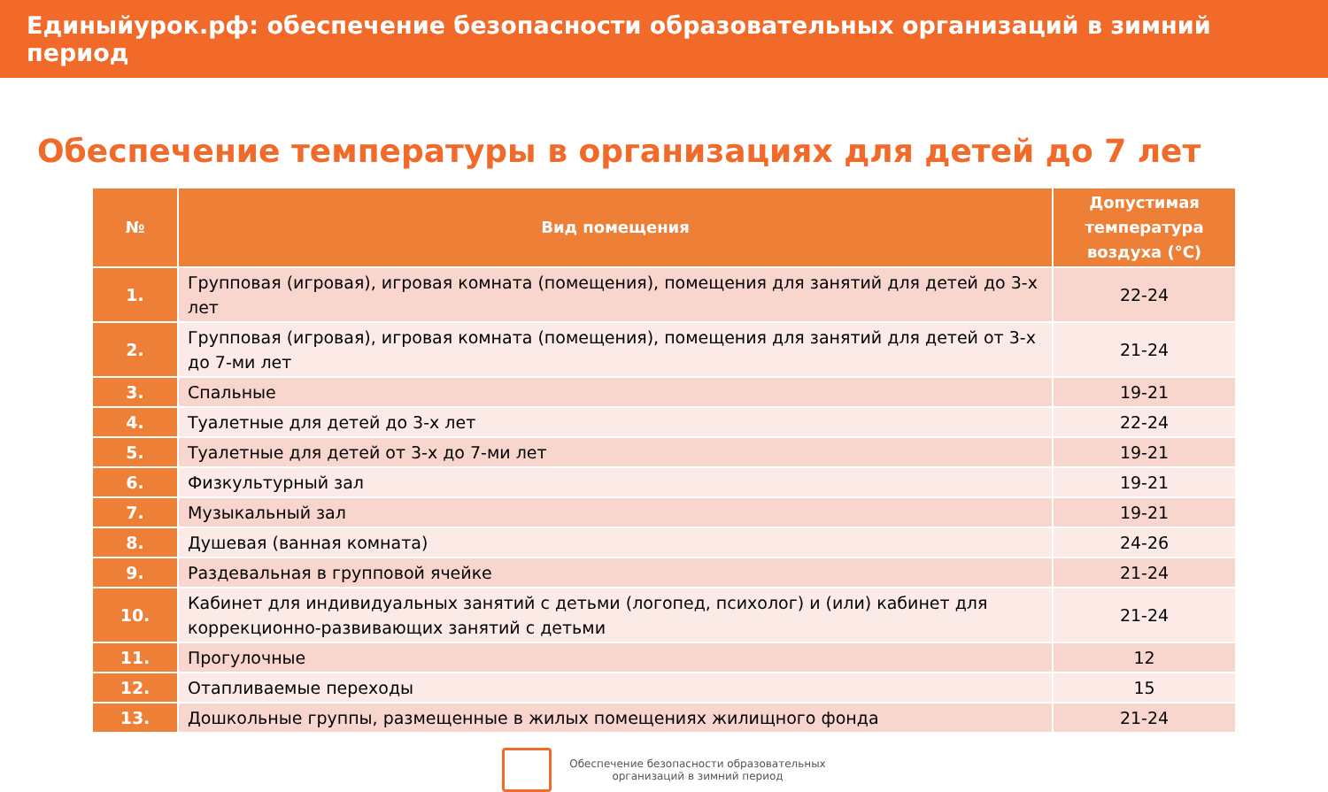Единыйурок.рф: обеспечение безопасности образовательных организаций в зимний период
Обеспечение температуры в организациях для детей до 7 лет
| № | Вид помещения | Допустимая температура воздуха (°С) |
| --- | --- | --- |
| 1. | Групповая (игровая), игровая комната (помещения), помещения для занятий для детей до 3-х лет | 22-24 |
| 2. | Групповая (игровая), игровая комната (помещения), помещения для занятий для детей от 3-х до 7-ми лет | 21-24 |
| 3. | Спальные | 19-21 |
| 4. | Туалетные для детей до 3-х лет | 22-24 |
| 5. | Туалетные для детей от 3-х до 7-ми лет | 19-21 |
| 6. | Физкультурный зал | 19-21 |
| 7. | Музыкальный зал | 19-21 |
| 8. | Душевая (ванная комната) | 24-26 |
| 9. | Раздевальная в групповой ячейке | 21-24 |
| 10. | Кабинет для индивидуальных занятий с детьми (логопед, психолог) и (или) кабинет для коррекционно-развивающих занятий с детьми | 21-24 |
| 11. | Прогулочные | 12 |
| 12. | Отапливаемые переходы | 15 |
| 13. | Дошкольные группы, размещенные в жилых помещениях жилищного фонда | 21-24 |
Обеспечение безопасности образовательных
организаций в зимний период